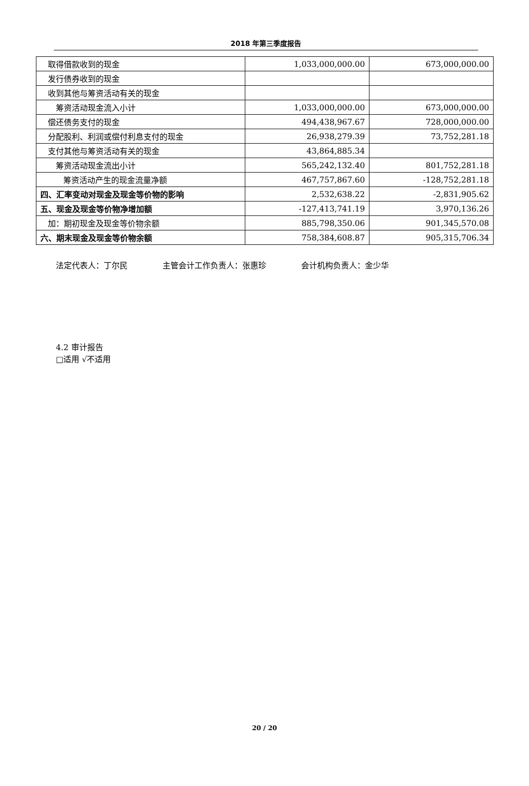2018 年第三季度报告
| 取得借款收到的现金 | 1,033,000,000.00 | 673,000,000.00 |
| 发行债券收到的现金 | | |
| 收到其他与筹资活动有关的现金 | | |
| 筹资活动现金流入小计 | 1,033,000,000.00 | 673,000,000.00 |
| 偿还债务支付的现金 | 494,438,967.67 | 728,000,000.00 |
| 分配股利、利润或偿付利息支付的现金 | 26,938,279.39 | 73,752,281.18 |
| 支付其他与筹资活动有关的现金 | 43,864,885.34 | |
| 筹资活动现金流出小计 | 565,242,132.40 | 801,752,281.18 |
| 筹资活动产生的现金流量净额 | 467,757,867.60 | -128,752,281.18 |
| 四、汇率变动对现金及现金等价物的影响 | 2,532,638.22 | -2,831,905.62 |
| 五、现金及现金等价物净增加额 | -127,413,741.19 | 3,970,136.26 |
| 加：期初现金及现金等价物余额 | 885,798,350.06 | 901,345,570.08 |
| 六、期末现金及现金等价物余额 | 758,384,608.87 | 905,315,706.34 |
法定代表人：丁尔民 主管会计工作负责人：张惠珍 会计机构负责人：金少华
4.2 审计报告
□适用 √不适用
20 / 20